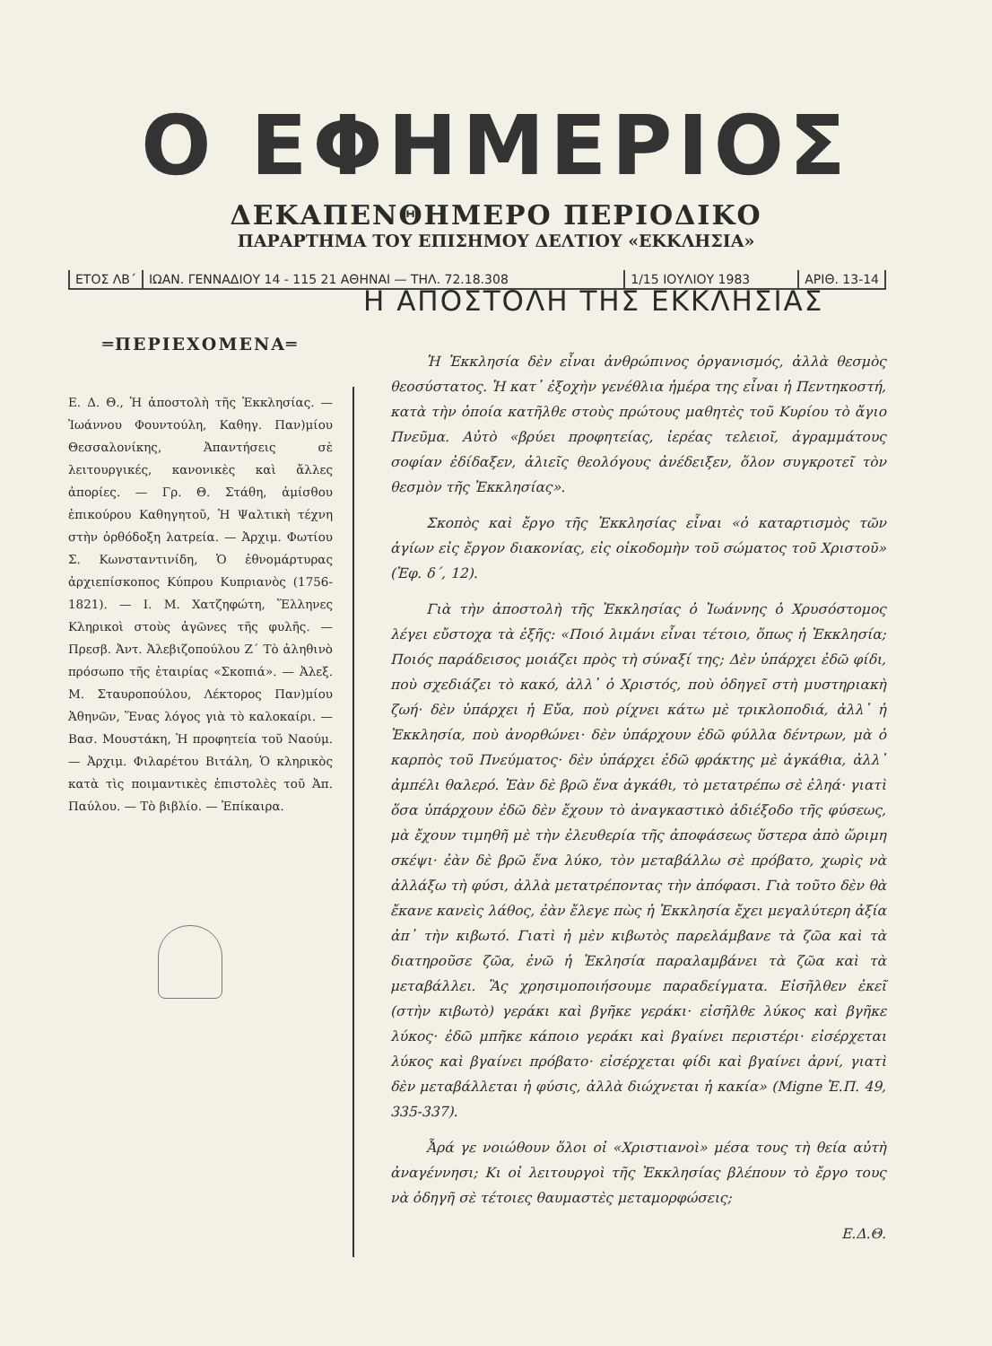Ο ΕΦΗΜΕΡΙΟΣ
ΔΕΚΑΠΕΝΘΗΜΕΡΟ ΠΕΡΙΟΔΙΚΟ
ΠΑΡΑΡΤΗΜΑ ΤΟΥ ΕΠΙΣΗΜΟΥ ΔΕΛΤΙΟΥ «ΕΚΚΛΗΣΙΑ»
ΕΤΟΣ ΛΒ΄ ΙΩΑΝ. ΓΕΝΝΑΔΙΟΥ 14 - 115 21 ΑΘΗΝΑΙ — ΤΗΛ. 72.18.308
1/15 ΙΟΥΛΙΟΥ 1983 ΑΡΙΘ. 13-14
═ΠΕΡΙΕΧΟΜΕΝΑ═
Ε. Δ. Θ., Ἡ ἀποστολὴ τῆς Ἐκκλησίας. — Ἰωάννου Φουντούλη, Καθηγ. Παν)μίου Θεσσαλονίκης, Ἀπαντήσεις σὲ λειτουργικές, κανονικὲς καὶ ἄλλες ἀπορίες. — Γρ. Θ. Στάθη, ἀμίσθου ἐπικούρου Καθηγητοῦ, Ἡ Ψαλτικὴ τέχνη στὴν ὀρθόδοξη λατρεία. — Ἀρχιμ. Φωτίου Σ. Κωνσταντινίδη, Ὁ ἐθνομάρτυρας ἀρχιεπίσκοπος Κύπρου Κυπριανὸς (1756-1821). — Ι. Μ. Χατζηφώτη, Ἕλληνες Κληρικοὶ στοὺς ἀγῶνες τῆς φυλῆς. — Πρεσβ. Ἀντ. Ἀλεβιζοπούλου Ζ΄ Τὸ ἀληθινὸ πρόσωπο τῆς ἑταιρίας «Σκοπιά». — Ἀλεξ. Μ. Σταυροπούλου, Λέκτορος Παν)μίου Ἀθηνῶν, Ἕνας λόγος γιὰ τὸ καλοκαίρι. — Βασ. Μουστάκη, Ἡ προφητεία τοῦ Ναούμ. — Ἀρχιμ. Φιλαρέτου Βιτάλη, Ὁ κληρικὸς κατὰ τὶς ποιμαντικὲς ἐπιστολὲς τοῦ Ἀπ. Παύλου. — Τὸ βιβλίο. — Ἐπίκαιρα.
Η ΑΠΟΣΤΟΛΗ ΤΗΣ ΕΚΚΛΗΣΙΑΣ
Ἡ Ἐκκλησία δὲν εἶναι ἀνθρώπινος ὀργανισμός, ἀλλὰ θεσμὸς θεοσύστατος. Ἡ κατ᾽ ἐξοχὴν γενέθλια ἡμέρα της εἶναι ἡ Πεντηκοστή, κατὰ τὴν ὁποία κατῆλθε στοὺς πρώτους μαθητὲς τοῦ Κυρίου τὸ ἅγιο Πνεῦμα. Αὐτὸ «βρύει προφητείας, ἱερέας τελειοῖ, ἀγραμμάτους σοφίαν ἐδίδαξεν, ἁλιεῖς θεολόγους ἀνέδειξεν, ὅλον συγκροτεῖ τὸν θεσμὸν τῆς Ἐκκλησίας».
Σκοπὸς καὶ ἔργο τῆς Ἐκκλησίας εἶναι «ὁ καταρτισμὸς τῶν ἁγίων εἰς ἔργον διακονίας, εἰς οἰκοδομὴν τοῦ σώματος τοῦ Χριστοῦ» (Ἐφ. δ΄, 12).
Γιὰ τὴν ἀποστολὴ τῆς Ἐκκλησίας ὁ Ἰωάννης ὁ Χρυσόστομος λέγει εὔστοχα τὰ ἑξῆς: «Ποιό λιμάνι εἶναι τέτοιο, ὅπως ἡ Ἐκκλησία; Ποιός παράδεισος μοιάζει πρὸς τὴ σύναξί της; Δὲν ὑπάρχει ἐδῶ φίδι, ποὺ σχεδιάζει τὸ κακό, ἀλλ᾽ ὁ Χριστός, ποὺ ὁδηγεῖ στὴ μυστηριακὴ ζωή· δὲν ὑπάρχει ἡ Εὔα, ποὺ ρίχνει κάτω μὲ τρικλοποδιά, ἀλλ᾽ ἡ Ἐκκλησία, ποὺ ἀνορθώνει· δὲν ὑπάρχουν ἐδῶ φύλλα δέντρων, μὰ ὁ καρπὸς τοῦ Πνεύματος· δὲν ὑπάρχει ἐδῶ φράκτης μὲ ἀγκάθια, ἀλλ᾽ ἀμπέλι θαλερό. Ἐὰν δὲ βρῶ ἕνα ἀγκάθι, τὸ μετατρέπω σὲ ἐληά· γιατὶ ὅσα ὑπάρχουν ἐδῶ δὲν ἔχουν τὸ ἀναγκαστικὸ ἀδιέξοδο τῆς φύσεως, μὰ ἔχουν τιμηθῆ μὲ τὴν ἐλευθερία τῆς ἀποφάσεως ὕστερα ἀπὸ ὥριμη σκέψι· ἐὰν δὲ βρῶ ἕνα λύκο, τὸν μεταβάλλω σὲ πρόβατο, χωρὶς νὰ ἀλλάξω τὴ φύσι, ἀλλὰ μετατρέποντας τὴν ἀπόφασι. Γιὰ τοῦτο δὲν θὰ ἔκανε κανεὶς λάθος, ἐὰν ἔλεγε πὼς ἡ Ἐκκλησία ἔχει μεγαλύτερη ἀξία ἀπ᾽ τὴν κιβωτό. Γιατὶ ἡ μὲν κιβωτὸς παρελάμβανε τὰ ζῶα καὶ τὰ διατηροῦσε ζῶα, ἐνῶ ἡ Ἐκλησία παραλαμβάνει τὰ ζῶα καὶ τὰ μεταβάλλει. Ἂς χρησιμοποιήσουμε παραδείγματα. Εἰσῆλθεν ἐκεῖ (στὴν κιβωτὸ) γεράκι καὶ βγῆκε γεράκι· εἰσῆλθε λύκος καὶ βγῆκε λύκος· ἐδῶ μπῆκε κάποιο γεράκι καὶ βγαίνει περιστέρι· εἰσέρχεται λύκος καὶ βγαίνει πρόβατο· εἰσέρχεται φίδι καὶ βγαίνει ἀρνί, γιατὶ δὲν μεταβάλλεται ἡ φύσις, ἀλλὰ διώχνεται ἡ κακία» (Migne Ἑ.Π. 49, 335-337).
Ἆρά γε νοιώθουν ὅλοι οἱ «Χριστιανοὶ» μέσα τους τὴ θεία αὐτὴ ἀναγέννησι; Κι οἱ λειτουργοὶ τῆς Ἐκκλησίας βλέπουν τὸ ἔργο τους νὰ ὁδηγῆ σὲ τέτοιες θαυμαστὲς μεταμορφώσεις;
Ε.Δ.Θ.